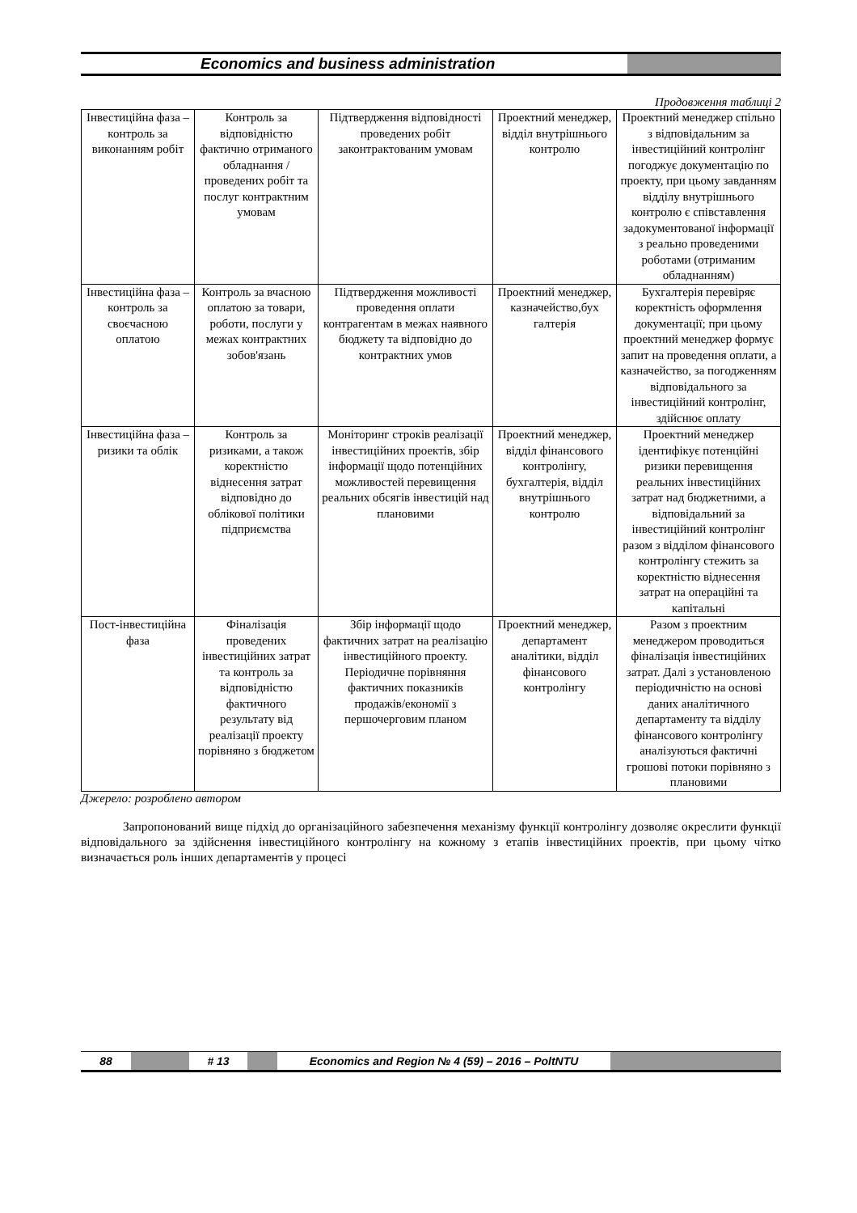Economics and business administration
Продовження таблиці 2
| Інвестиційна фаза – контроль за виконанням робіт | Контроль за відповідністю фактично отриманого обладнання / проведених робіт та послуг контрактним умовам | Підтвердження відповідності проведених робіт законтрактованим умовам | Проектний менеджер, відділ внутрішнього контролю | Проектний менеджер спільно з відповідальним за інвестиційний контролінг погоджує документацію по проекту, при цьому завданням відділу внутрішнього контролю є співставлення задокументованої інформації з реально проведеними роботами (отриманим обладнанням) |
| Інвестиційна фаза – контроль за своєчасною оплатою | Контроль за вчасною оплатою за товари, роботи, послуги у межах контрактних зобов'язань | Підтвердження можливості проведення оплати контрагентам в межах наявного бюджету та відповідно до контрактних умов | Проектний менеджер, казначейство,бух галтерія | Бухгалтерія перевіряє коректність оформлення документації; при цьому проектний менеджер формує запит на проведення оплати, а казначейство, за погодженням відповідального за інвестиційний контролінг, здійснює оплату |
| Інвестиційна фаза – ризики та облік | Контроль за ризиками, а також коректністю віднесення затрат відповідно до облікової політики підприємства | Моніторинг строків реалізації інвестиційних проектів, збір інформації щодо потенційних можливостей перевищення реальних обсягів інвестицій над плановими | Проектний менеджер, відділ фінансового контролінгу, бухгалтерія, відділ внутрішнього контролю | Проектний менеджер ідентифікує потенційні ризики перевищення реальних інвестиційних затрат над бюджетними, а відповідальний за інвестиційний контролінг разом з відділом фінансового контролінгу стежить за коректністю віднесення затрат на операційні та капітальні |
| Пост-інвестиційна фаза | Фіналізація проведених інвестиційних затрат та контроль за відповідністю фактичного результату від реалізації проекту порівняно з бюджетом | Збір інформації щодо фактичних затрат на реалізацію інвестиційного проекту. Періодичне порівняння фактичних показників продажів/економії з першочерговим планом | Проектний менеджер, департамент аналітики, відділ фінансового контролінгу | Разом з проектним менеджером проводиться фіналізація інвестиційних затрат. Далі з установленою періодичністю на основі даних аналітичного департаменту та відділу фінансового контролінгу аналізуються фактичні грошові потоки порівняно з плановими |
Джерело: розроблено автором
Запропонований вище підхід до організаційного забезпечення механізму функції контролінгу дозволяє окреслити функції відповідального за здійснення інвестиційного контролінгу на кожному з етапів інвестиційних проектів, при цьому чітко визначається роль інших департаментів у процесі
88 # 13 Economics and Region № 4 (59) – 2016 – PoltNTU